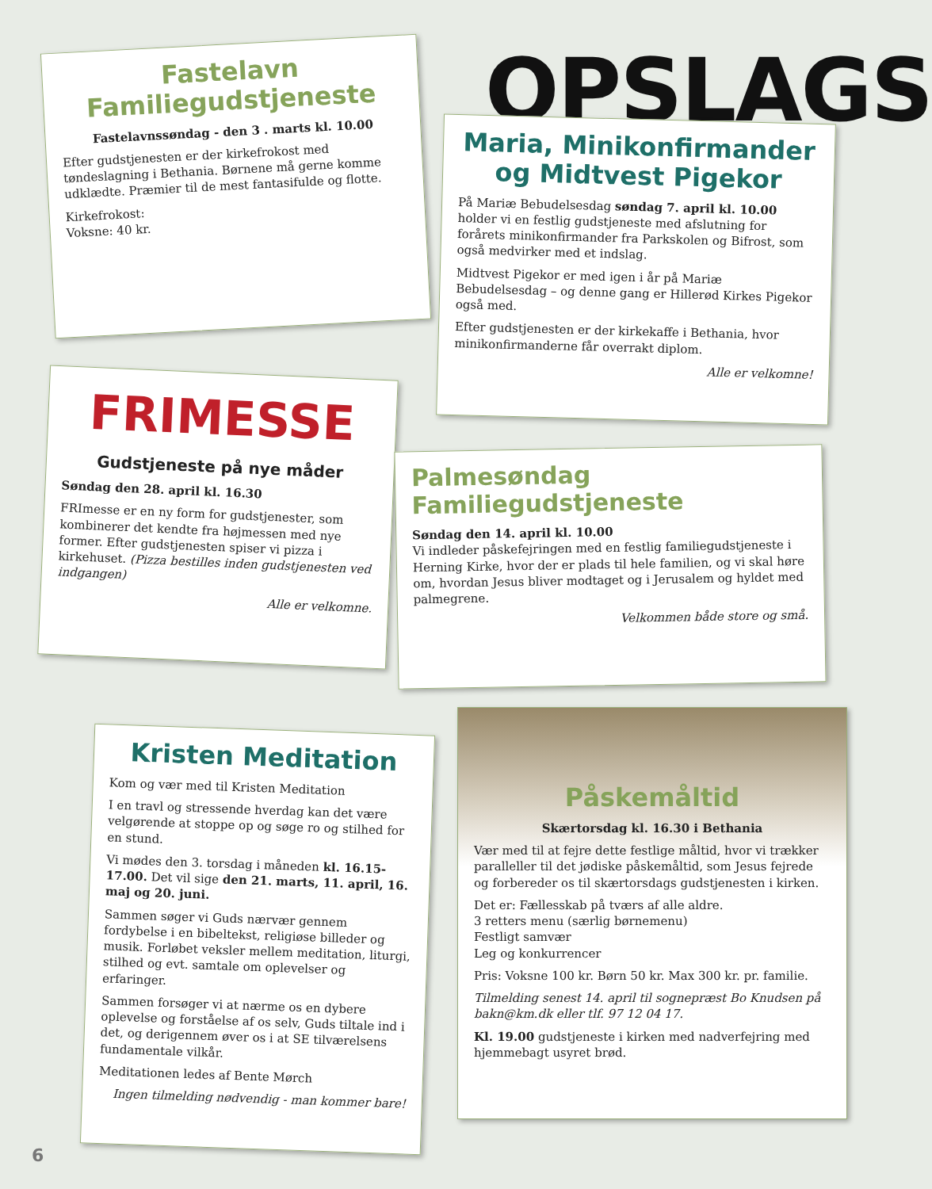OPSLAGS
Fastelavn
Familiegudstjeneste
Fastelavnssøndag - den 3 . marts kl. 10.00
Efter gudstjenesten er der kirkefrokost med tøndeslagning i Bethania. Børnene må gerne komme udklædte. Præmier til de mest fantasifulde og flotte.
Kirkefrokost:
Voksne: 40 kr.
Maria, Minikonfirmander og Midtvest Pigekor
På Mariæ Bebudelsesdag søndag 7. april kl. 10.00 holder vi en festlig gudstjeneste med afslutning for forårets minikonfirmander fra Parkskolen og Bifrost, som også medvirker med et indslag.
Midtvest Pigekor er med igen i år på Mariæ Bebudelsesdag – og denne gang er Hillerød Kirkes Pigekor også med.
Efter gudstjenesten er der kirkekaffe i Bethania, hvor minikonfirmanderne får overrakt diplom.
Alle er velkomne!
FRIMESSE
Gudstjeneste på nye måder
Søndag den 28. april kl. 16.30
FRImesse er en ny form for gudstjenester, som kombinerer det kendte fra højmessen med nye former. Efter gudstjenesten spiser vi pizza i kirkehuset. (Pizza bestilles inden gudstjenesten ved indgangen)
Alle er velkomne.
Palmesøndag
Familiegudstjeneste
Søndag den 14. april kl. 10.00
Vi indleder påskefejringen med en festlig familiegudstjeneste i Herning Kirke, hvor der er plads til hele familien, og vi skal høre om, hvordan Jesus bliver modtaget og i Jerusalem og hyldet med palmegrene.
Velkommen både store og små.
Kristen Meditation
Kom og vær med til Kristen Meditation
I en travl og stressende hverdag kan det være velgørende at stoppe op og søge ro og stilhed for en stund.
Vi mødes den 3. torsdag i måneden kl. 16.15-17.00. Det vil sige den 21. marts, 11. april, 16. maj og 20. juni.
Sammen søger vi Guds nærvær gennem fordybelse i en bibeltekst, religiøse billeder og musik. Forløbet veksler mellem meditation, liturgi, stilhed og evt. samtale om oplevelser og erfaringer.
Sammen forsøger vi at nærme os en dybere oplevelse og forståelse af os selv, Guds tiltale ind i det, og derigennem øver os i at SE tilværelsens fundamentale vilkår.
Meditationen ledes af Bente Mørch
Ingen tilmelding nødvendig - man kommer bare!
Påskemåltid
Skærtorsdag kl. 16.30 i Bethania
Vær med til at fejre dette festlige måltid, hvor vi trækker paralleller til det jødiske påskemåltid, som Jesus fejrede og forbereder os til skærtorsdags gudstjenesten i kirken.
Det er: Fællesskab på tværs af alle aldre.
3 retters menu (særlig børnemenu)
Festligt samvær
Leg og konkurrencer
Pris: Voksne 100 kr. Børn 50 kr. Max 300 kr. pr. familie.
Tilmelding senest 14. april til sognepræst Bo Knudsen på bakn@km.dk eller tlf. 97 12 04 17.
Kl. 19.00 gudstjeneste i kirken med nadverfejring med hjemmebagt usyret brød.
6